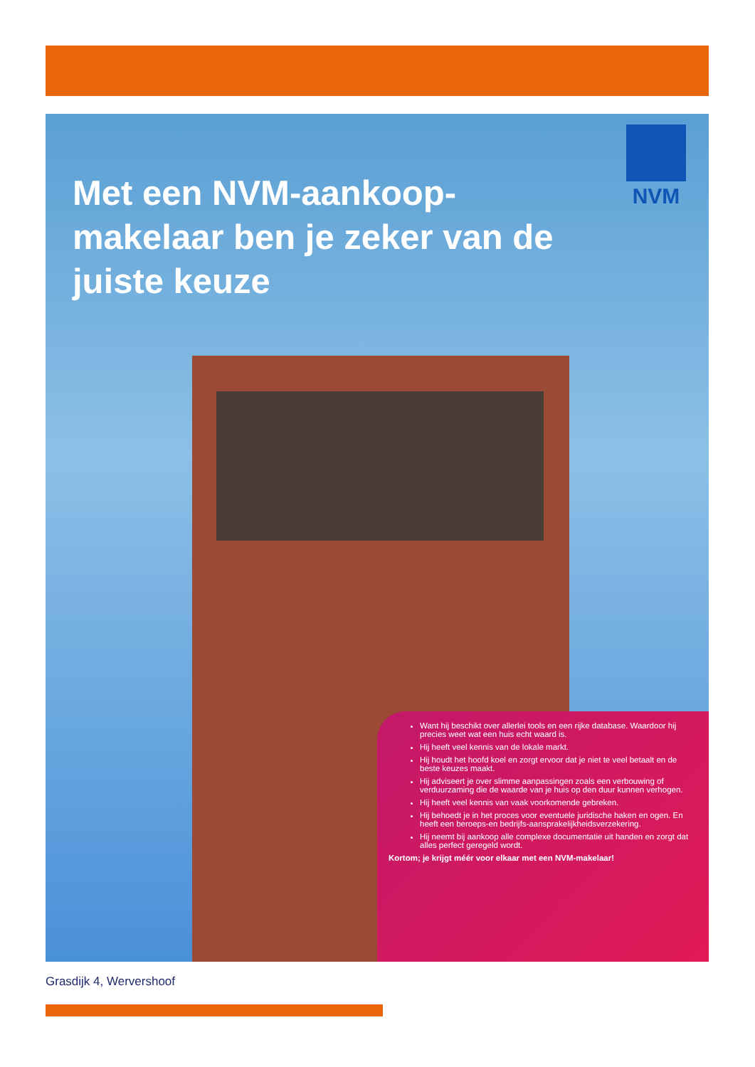Met een NVM-aankoop-makelaar ben je zeker van de juiste keuze
NVM
Want hij beschikt over allerlei tools en een rijke database. Waardoor hij precies weet wat een huis echt waard is.
Hij heeft veel kennis van de lokale markt.
Hij houdt het hoofd koel en zorgt ervoor dat je niet te veel betaalt en de beste keuzes maakt.
Hij adviseert je over slimme aanpassingen zoals een verbouwing of verduurzaming die de waarde van je huis op den duur kunnen verhogen.
Hij heeft veel kennis van vaak voorkomende gebreken.
Hij behoedt je in het proces voor eventuele juridische haken en ogen. En heeft een beroeps-en bedrijfs-aansprakelijkheidsverzekering.
Hij neemt bij aankoop alle complexe documentatie uit handen en zorgt dat alles perfect geregeld wordt.
Kortom; je krijgt méér voor elkaar met een NVM-makelaar!
Grasdijk 4, Wervershoof